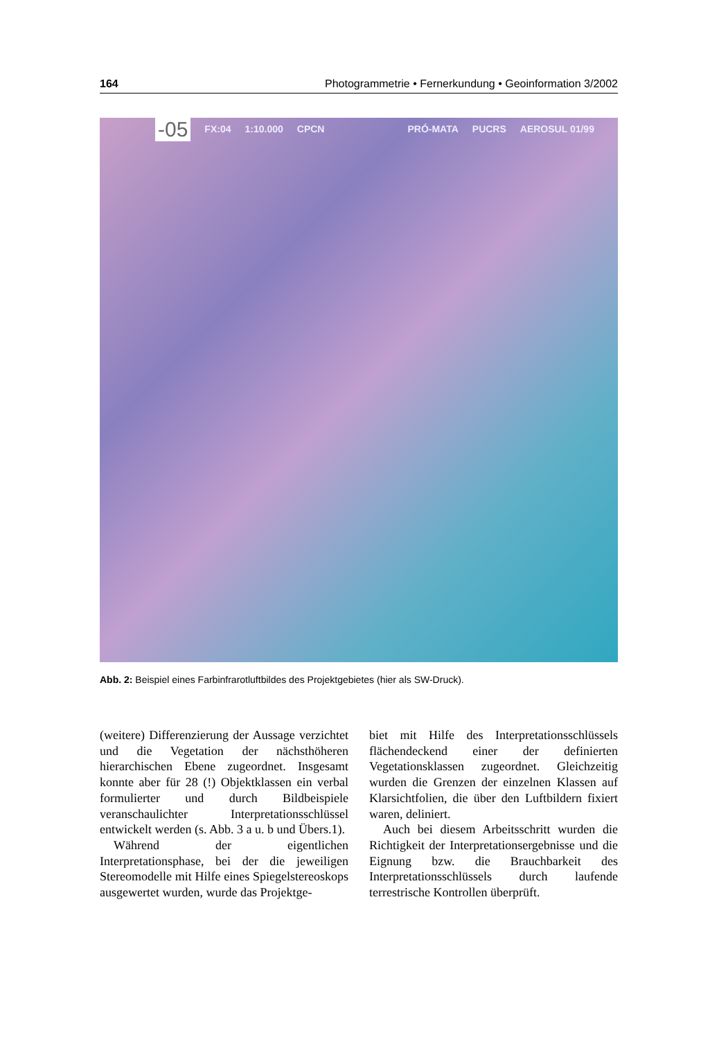164 Photogrammetrie • Fernerkundung • Geoinformation 3/2002
-05 FX:04 1:10.000 CPCN PRÓ-MATA PUCRS AEROSUL 01/99
Abb. 2: Beispiel eines Farbinfrarotluftbildes des Projektgebietes (hier als SW-Druck).
(weitere) Differenzierung der Aussage verzichtet und die Vegetation der nächsthöheren hierarchischen Ebene zugeordnet. Insgesamt konnte aber für 28 (!) Objektklassen ein verbal formulierter und durch Bildbeispiele veranschaulichter Interpretationsschlüssel entwickelt werden (s. Abb. 3 a u. b und Übers.1).
Während der eigentlichen Interpretationsphase, bei der die jeweiligen Stereomodelle mit Hilfe eines Spiegelstereoskops ausgewertet wurden, wurde das Projektge-
biet mit Hilfe des Interpretationsschlüssels flächendeckend einer der definierten Vegetationsklassen zugeordnet. Gleichzeitig wurden die Grenzen der einzelnen Klassen auf Klarsichtfolien, die über den Luftbildern fixiert waren, deliniert.
Auch bei diesem Arbeitsschritt wurden die Richtigkeit der Interpretationsergebnisse und die Eignung bzw. die Brauchbarkeit des Interpretationsschlüssels durch laufende terrestrische Kontrollen überprüft.